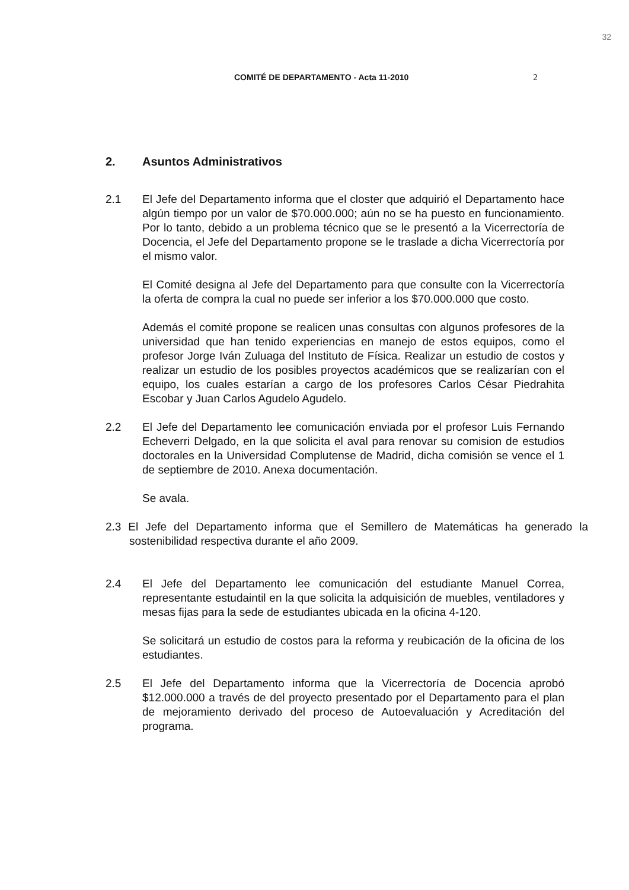32
COMITÉ DE DEPARTAMENTO - Acta 11-2010 2
2. Asuntos Administrativos
2.1 El Jefe del Departamento informa que el closter que adquirió el Departamento hace algún tiempo por un valor de $70.000.000; aún no se ha puesto en funcionamiento. Por lo tanto, debido a un problema técnico que se le presentó a la Vicerrectoría de Docencia, el Jefe del Departamento propone se le traslade a dicha Vicerrectoría por el mismo valor.
El Comité designa al Jefe del Departamento para que consulte con la Vicerrectoría la oferta de compra la cual no puede ser inferior a los $70.000.000 que costo.
Además el comité propone se realicen unas consultas con algunos profesores de la universidad que han tenido experiencias en manejo de estos equipos, como el profesor Jorge Iván Zuluaga del Instituto de Física. Realizar un estudio de costos y realizar un estudio de los posibles proyectos académicos que se realizarían con el equipo, los cuales estarían a cargo de los profesores Carlos César Piedrahita Escobar y Juan Carlos Agudelo Agudelo.
2.2 El Jefe del Departamento lee comunicación enviada por el profesor Luis Fernando Echeverri Delgado, en la que solicita el aval para renovar su comision de estudios doctorales en la Universidad Complutense de Madrid, dicha comisión se vence el 1 de septiembre de 2010. Anexa documentación.
Se avala.
2.3 El Jefe del Departamento informa que el Semillero de Matemáticas ha generado la sostenibilidad respectiva durante el año 2009.
2.4 El Jefe del Departamento lee comunicación del estudiante Manuel Correa, representante estudaintil en la que solicita la adquisición de muebles, ventiladores y mesas fijas para la sede de estudiantes ubicada en la oficina 4-120.
Se solicitará un estudio de costos para la reforma y reubicación de la oficina de los estudiantes.
2.5 El Jefe del Departamento informa que la Vicerrectoría de Docencia aprobó $12.000.000 a través de del proyecto presentado por el Departamento para el plan de mejoramiento derivado del proceso de Autoevaluación y Acreditación del programa.